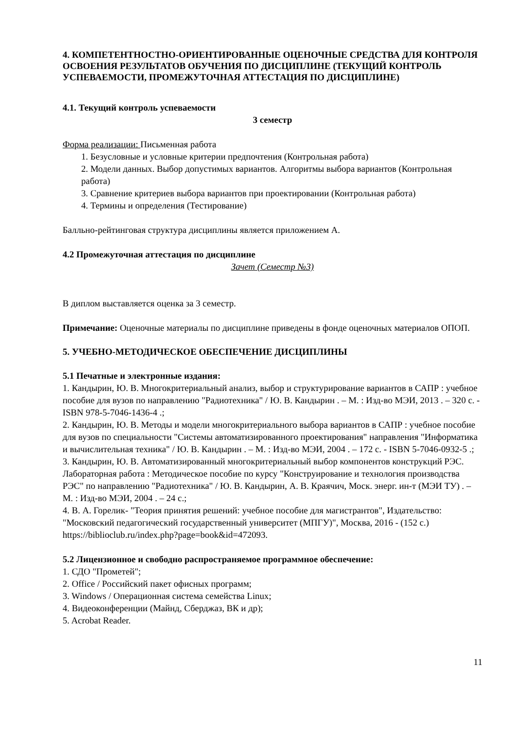4. КОМПЕТЕНТНОСТНО-ОРИЕНТИРОВАННЫЕ ОЦЕНОЧНЫЕ СРЕДСТВА ДЛЯ КОНТРОЛЯ ОСВОЕНИЯ РЕЗУЛЬТАТОВ ОБУЧЕНИЯ ПО ДИСЦИПЛИНЕ (ТЕКУЩИЙ КОНТРОЛЬ УСПЕВАЕМОСТИ, ПРОМЕЖУТОЧНАЯ АТТЕСТАЦИЯ ПО ДИСЦИПЛИНЕ)
4.1. Текущий контроль успеваемости
3 семестр
Форма реализации: Письменная работа
1. Безусловные и условные критерии предпочтения (Контрольная работа)
2. Модели данных. Выбор допустимых вариантов. Алгоритмы выбора вариантов (Контрольная работа)
3. Сравнение критериев выбора вариантов при проектировании (Контрольная работа)
4. Термины и определения (Тестирование)
Балльно-рейтинговая структура дисциплины является приложением А.
4.2 Промежуточная аттестация по дисциплине
Зачет (Семестр №3)
В диплом выставляется оценка за 3 семестр.
Примечание: Оценочные материалы по дисциплине приведены в фонде оценочных материалов ОПОП.
5. УЧЕБНО-МЕТОДИЧЕСКОЕ ОБЕСПЕЧЕНИЕ ДИСЦИПЛИНЫ
5.1 Печатные и электронные издания:
1. Кандырин, Ю. В. Многокритериальный анализ, выбор и структурирование вариантов в САПР : учебное пособие для вузов по направлению "Радиотехника" / Ю. В. Кандырин . – М. : Изд-во МЭИ, 2013 . – 320 с. - ISBN 978-5-7046-1436-4 .;
2. Кандырин, Ю. В. Методы и модели многокритериального выбора вариантов в САПР : учебное пособие для вузов по специальности "Системы автоматизированного проектирования" направления "Информатика и вычислительная техника" / Ю. В. Кандырин . – М. : Изд-во МЭИ, 2004 . – 172 с. - ISBN 5-7046-0932-5 .;
3. Кандырин, Ю. В. Автоматизированный многокритериальный выбор компонентов конструкций РЭС. Лабораторная работа : Методическое пособие по курсу "Конструирование и технология производства РЭС" по направлению "Радиотехника" / Ю. В. Кандырин, А. В. Краячич, Моск. энерг. ин-т (МЭИ ТУ) . – М. : Изд-во МЭИ, 2004 . – 24 с.;
4. В. А. Горелик- "Теория принятия решений: учебное пособие для магистрантов", Издательство: "Московский педагогический государственный университет (МПГУ)", Москва, 2016 - (152 с.)
https://biblioclub.ru/index.php?page=book&id=472093.
5.2 Лицензионное и свободно распространяемое программное обеспечение:
1. СДО "Прометей";
2. Office / Российский пакет офисных программ;
3. Windows / Операционная система семейства Linux;
4. Видеоконференции (Майнд, Сберджаз, ВК и др);
5. Acrobat Reader.
11